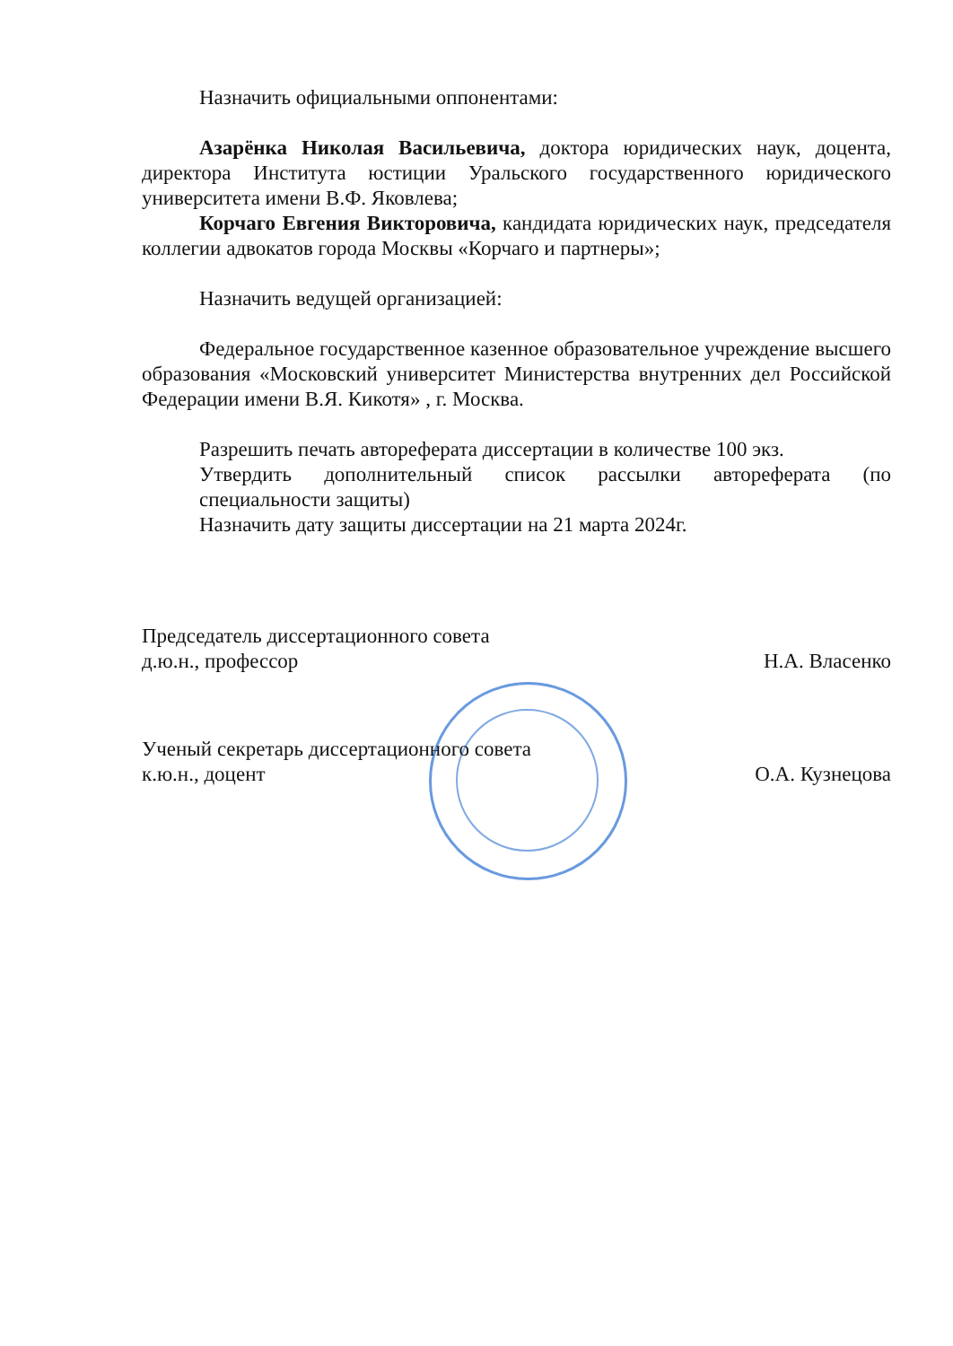Назначить официальными оппонентами:
Азарёнка Николая Васильевича, доктора юридических наук, доцента, директора Института юстиции Уральского государственного юридического университета имени В.Ф. Яковлева;
Корчаго Евгения Викторовича, кандидата юридических наук, председателя коллегии адвокатов города Москвы «Корчаго и партнеры»;
Назначить ведущей организацией:
Федеральное государственное казенное образовательное учреждение высшего образования «Московский университет Министерства внутренних дел Российской Федерации имени В.Я. Кикотя» , г. Москва.
Разрешить печать автореферата диссертации в количестве 100 экз.
Утвердить дополнительный список рассылки автореферата (по специальности защиты)
Назначить дату защиты диссертации на 21 марта 2024г.
Председатель диссертационного совета
д.ю.н., профессор
Н.А. Власенко
Ученый секретарь диссертационного совета
к.ю.н., доцент
О.А. Кузнецова